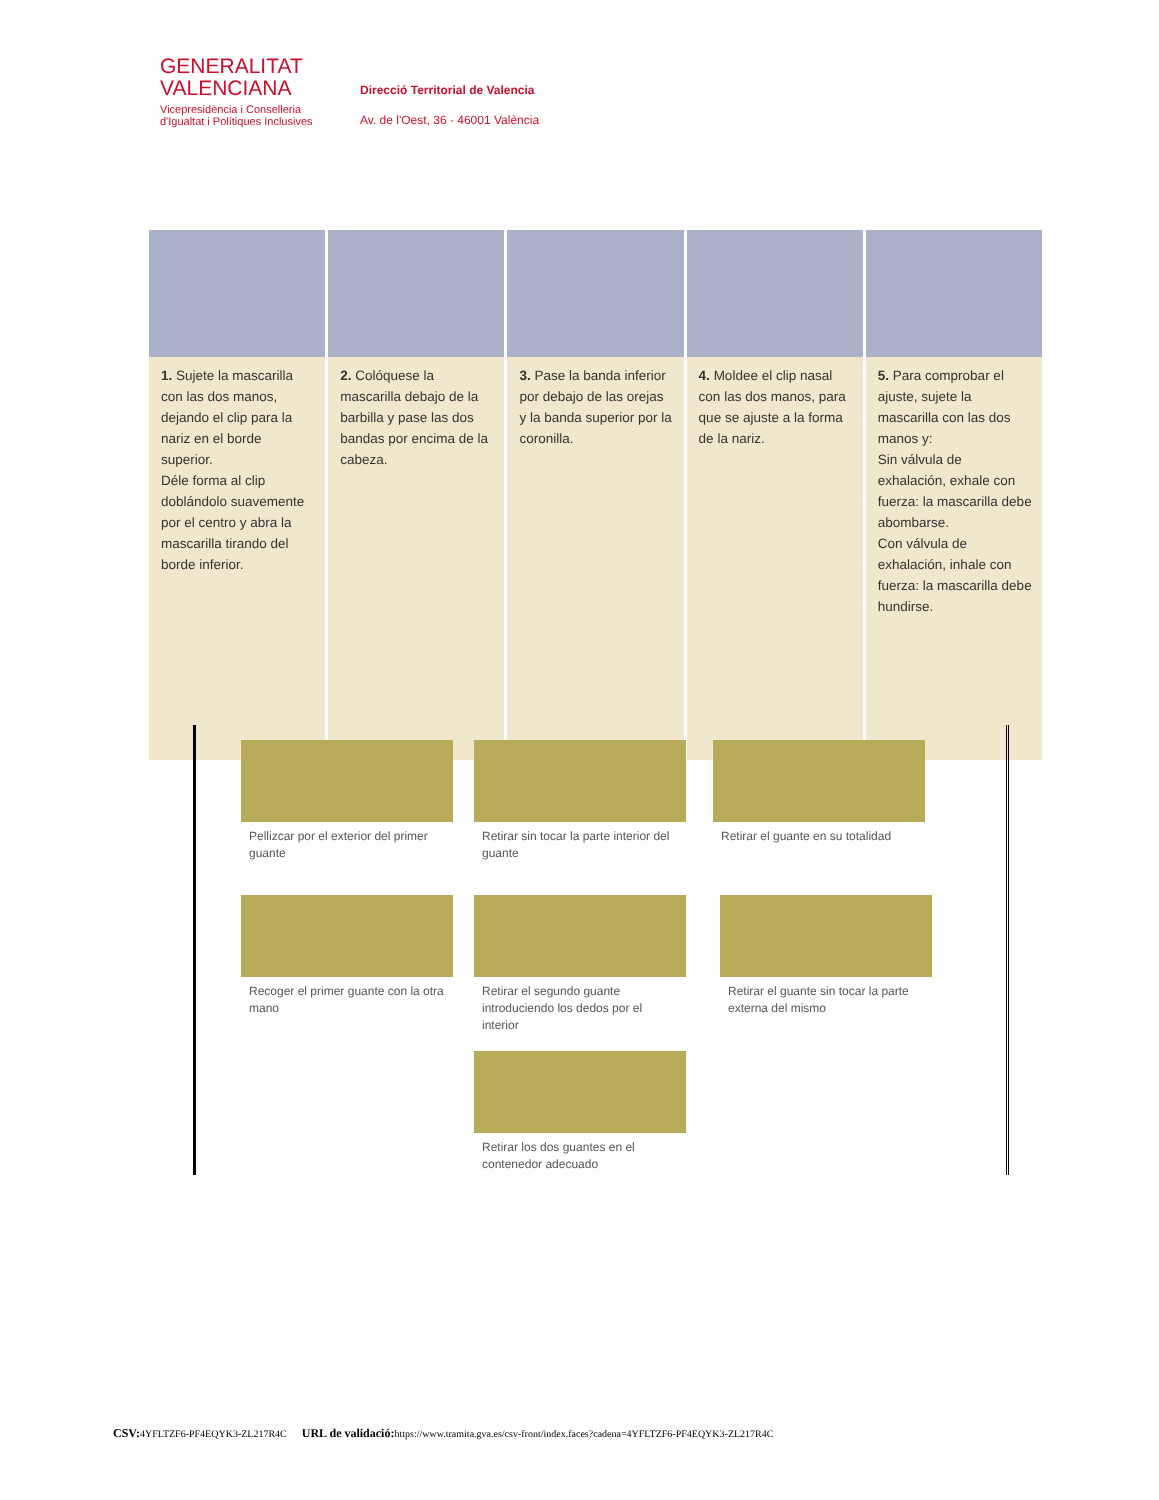GENERALITAT
VALENCIANA
Vicepresidència i Conselleria
d'Igualtat i Polítiques Inclusives
Direcció Territorial de Valencia
Av. de l'Oest, 36 · 46001 València
1. Sujete la mascarilla con las dos manos, dejando el clip para la nariz en el borde superior.
Déle forma al clip doblándolo suavemente por el centro y abra la mascarilla tirando del borde inferior.
2. Colóquese la mascarilla debajo de la barbilla y pase las dos bandas por encima de la cabeza.
3. Pase la banda inferior por debajo de las orejas y la banda superior por la coronilla.
4. Moldee el clip nasal con las dos manos, para que se ajuste a la forma de la nariz.
5. Para comprobar el ajuste, sujete la mascarilla con las dos manos y:
Sin válvula de exhalación, exhale con fuerza: la mascarilla debe abombarse.
Con válvula de exhalación, inhale con fuerza: la mascarilla debe hundirse.
Pellizcar por el exterior del primer guante
Retirar sin tocar la parte interior del guante
Retirar el guante en su totalidad
Recoger el primer guante con la otra mano
Retirar el segundo guante introduciendo los dedos por el interior
Retirar el guante sin tocar la parte externa del mismo
Retirar los dos guantes en el contenedor adecuado
CSV: 4YFLTZF6-PF4EQYK3-ZL217R4C URL de validació: https://www.tramita.gva.es/csv-front/index.faces?cadena=4YFLTZF6-PF4EQYK3-ZL217R4C